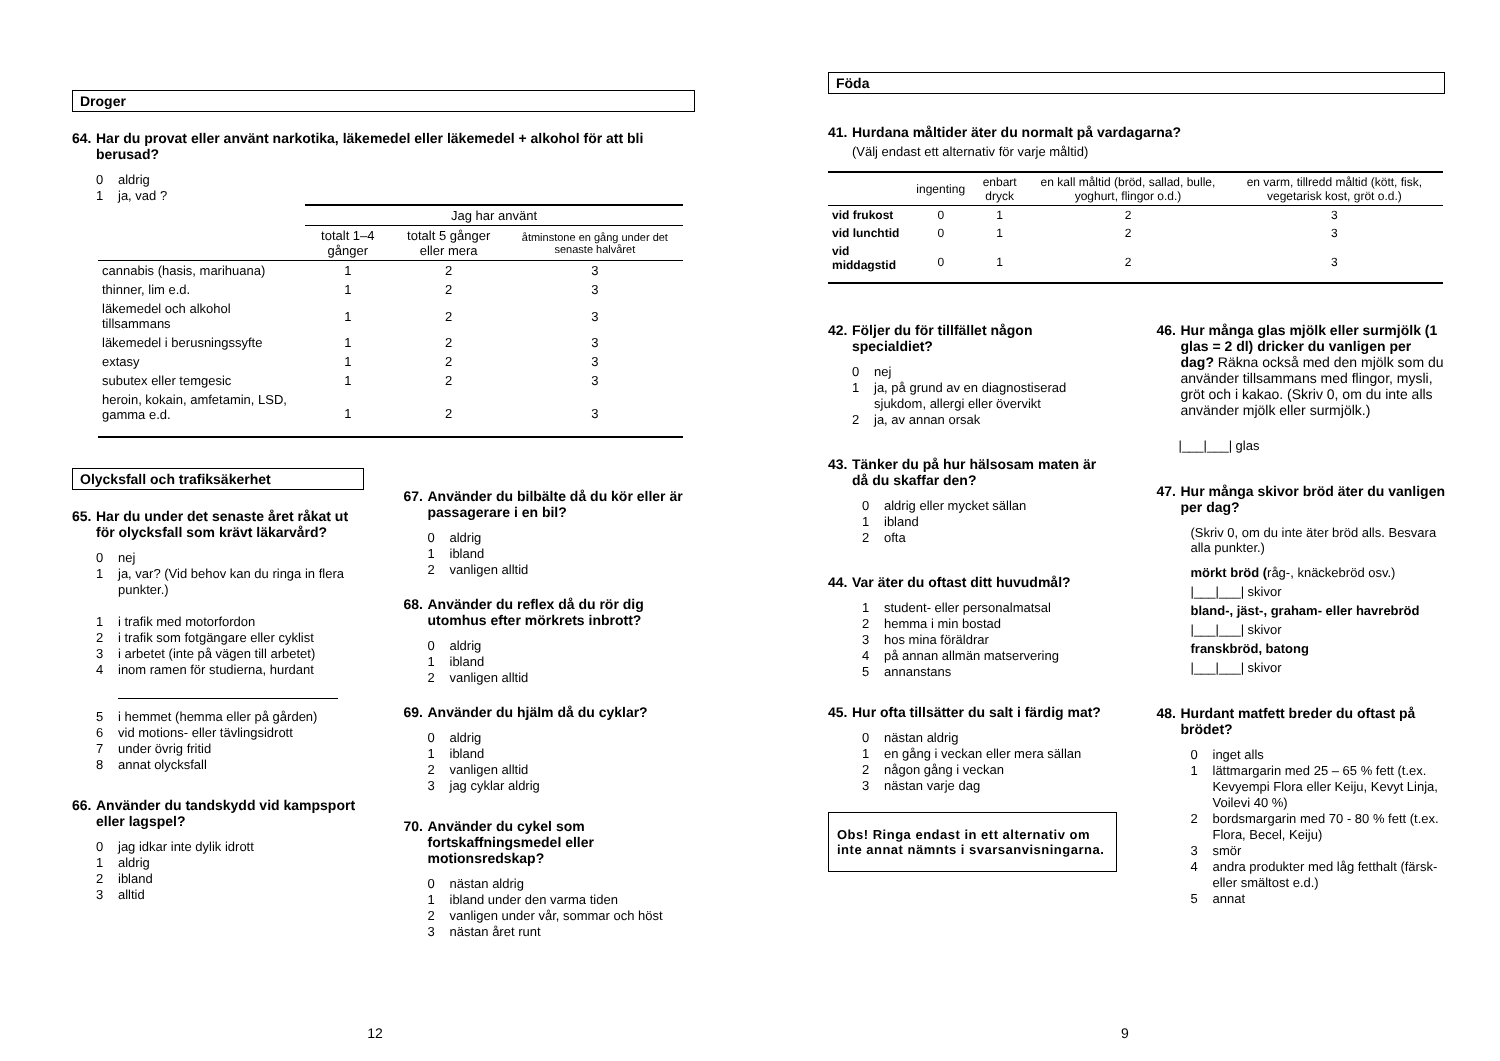Droger
64. Har du provat eller använt narkotika, läkemedel eller läkemedel + alkohol för att bli berusad?
0 aldrig
1 ja, vad ?
| | Jag har använt | | |
| --- | --- | --- | --- |
| | totalt 1–4 gånger | totalt 5 gånger eller mera | åtminstone en gång under det senaste halvåret |
| cannabis (hasis, marihuana) | 1 | 2 | 3 |
| thinner, lim e.d. | 1 | 2 | 3 |
| läkemedel och alkohol tillsammans | 1 | 2 | 3 |
| läkemedel i berusningssyfte | 1 | 2 | 3 |
| extasy | 1 | 2 | 3 |
| subutex eller temgesic | 1 | 2 | 3 |
| heroin, kokain, amfetamin, LSD, gamma e.d. | 1 | 2 | 3 |
Olycksfall och trafiksäkerhet
65. Har du under det senaste året råkat ut för olycksfall som krävt läkarvård?
0 nej
1 ja, var? (Vid behov kan du ringa in flera punkter.)
1 i trafik med motorfordon
2 i trafik som fotgängare eller cyklist
3 i arbetet (inte på vägen till arbetet)
4 inom ramen för studierna, hurdant
5 i hemmet (hemma eller på gården)
6 vid motions- eller tävlingsidrott
7 under övrig fritid
8 annat olycksfall
66. Använder du tandskydd vid kampsport eller lagspel?
0 jag idkar inte dylik idrott
1 aldrig
2 ibland
3 alltid
67. Använder du bilbälte då du kör eller är passagerare i en bil?
0 aldrig
1 ibland
2 vanligen alltid
68. Använder du reflex då du rör dig utomhus efter mörkrets inbrott?
0 aldrig
1 ibland
2 vanligen alltid
69. Använder du hjälm då du cyklar?
0 aldrig
1 ibland
2 vanligen alltid
3 jag cyklar aldrig
70. Använder du cykel som fortskaffningsmedel eller motionsredskap?
0 nästan aldrig
1 ibland under den varma tiden
2 vanligen under vår, sommar och höst
3 nästan året runt
12
Föda
41. Hurdana måltider äter du normalt på vardagarna?
(Välj endast ett alternativ för varje måltid)
| | ingenting | enbart dryck | en kall måltid (bröd, sallad, bulle, yoghurt, flingor o.d.) | en varm, tillredd måltid (kött, fisk, vegetarisk kost, gröt o.d.) |
| --- | --- | --- | --- | --- |
| vid frukost | 0 | 1 | 2 | 3 |
| vid lunchtid | 0 | 1 | 2 | 3 |
| vid middagstid | 0 | 1 | 2 | 3 |
42. Följer du för tillfället någon specialdiet?
0 nej
1 ja, på grund av en diagnostiserad sjukdom, allergi eller övervikt
2 ja, av annan orsak
43. Tänker du på hur hälsosam maten är då du skaffar den?
0 aldrig eller mycket sällan
1 ibland
2 ofta
44. Var äter du oftast ditt huvudmål?
1 student- eller personalmatsal
2 hemma i min bostad
3 hos mina föräldrar
4 på annan allmän matservering
5 annanstans
45. Hur ofta tillsätter du salt i färdig mat?
0 nästan aldrig
1 en gång i veckan eller mera sällan
2 någon gång i veckan
3 nästan varje dag
Obs! Ringa endast in ett alternativ om inte annat nämnts i svarsanvisningarna.
46. Hur många glas mjölk eller surmjölk (1 glas = 2 dl) dricker du vanligen per dag? Räkna också med den mjölk som du använder tillsammans med flingor, mysli, gröt och i kakao. (Skriv 0, om du inte alls använder mjölk eller surmjölk.)
|___|___| glas
47. Hur många skivor bröd äter du vanligen per dag?
(Skriv 0, om du inte äter bröd alls. Besvara alla punkter.)
mörkt bröd (råg-, knäckebröd osv.)
|___|___| skivor
bland-, jäst-, graham- eller havrebröd
|___|___| skivor
franskbröd, batong
|___|___| skivor
48. Hurdant matfett breder du oftast på brödet?
0 inget alls
1 lättmargarin med 25 – 65 % fett (t.ex. Kevyempi Flora eller Keiju, Kevyt Linja, Voilevi 40 %)
2 bordsmargarin med 70 - 80 % fett (t.ex. Flora, Becel, Keiju)
3 smör
4 andra produkter med låg fetthalt (färsk- eller smältost e.d.)
5 annat
9